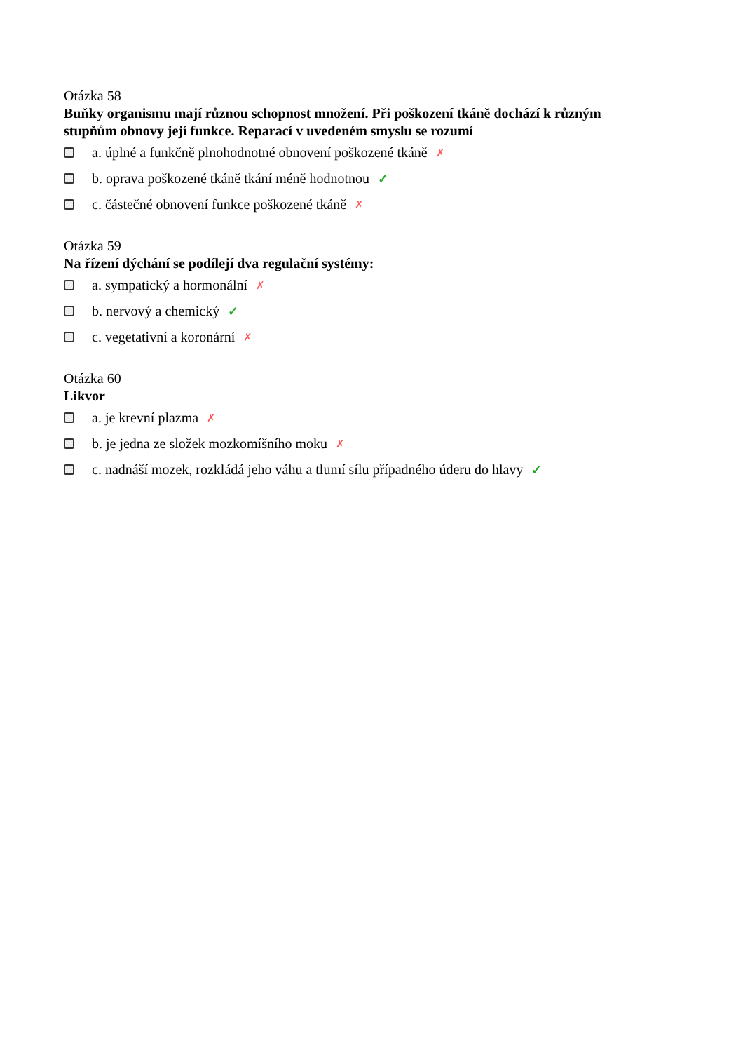Otázka 58
Buňky organismu mají různou schopnost množení. Při poškození tkáně dochází k různým stupňům obnovy její funkce. Reparací v uvedeném smyslu se rozumí
a. úplné a funkčně plnohodnotné obnovení poškozené tkáně ✗
b. oprava poškozené tkáně tkání méně hodnotnou ✓
c. částečné obnovení funkce poškozené tkáně ✗
Otázka 59
Na řízení dýchání se podílejí dva regulační systémy:
a. sympatický a hormonální ✗
b. nervový a chemický ✓
c. vegetativní a koronární ✗
Otázka 60
Likvor
a. je krevní plazma ✗
b. je jedna ze složek mozkomíšního moku ✗
c. nadnáší mozek, rozkládá jeho váhu a tlumí sílu případného úderu do hlavy ✓